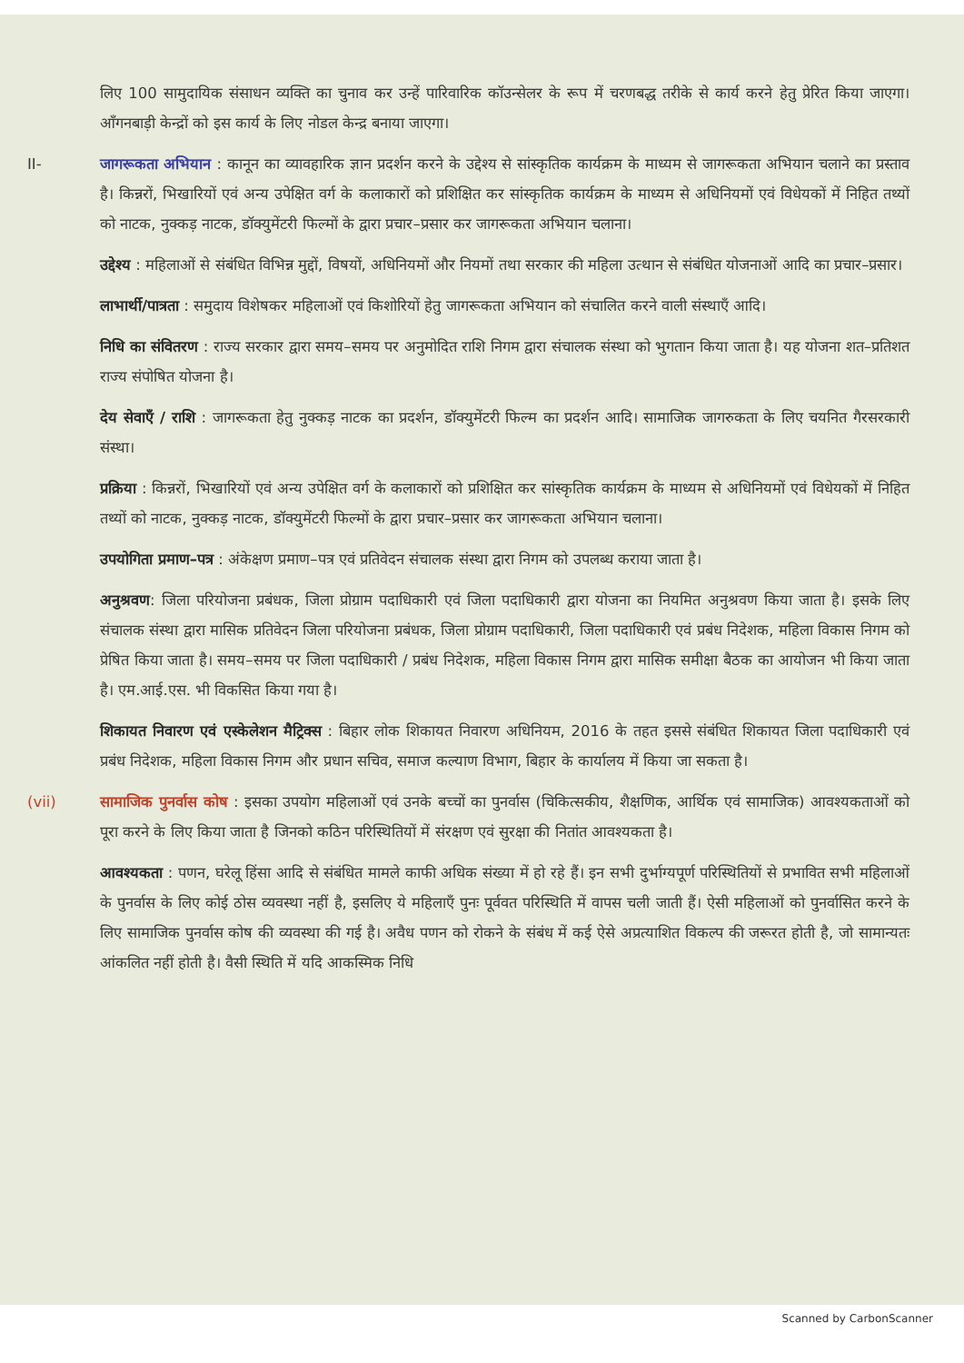लिए 100 सामुदायिक संसाधन व्यक्ति का चुनाव कर उन्हें पारिवारिक कॉउन्सेलर के रूप में चरणबद्ध तरीके से कार्य करने हेतु प्रेरित किया जाएगा। आँगनबाड़ी केन्द्रों को इस कार्य के लिए नोडल केन्द्र बनाया जाएगा।
II- जागरूकता अभियान : कानून का व्यावहारिक ज्ञान प्रदर्शन करने के उद्देश्य से सांस्कृतिक कार्यक्रम के माध्यम से जागरूकता अभियान चलाने का प्रस्ताव है। किन्नरों, भिखारियों एवं अन्य उपेक्षित वर्ग के कलाकारों को प्रशिक्षित कर सांस्कृतिक कार्यक्रम के माध्यम से अधिनियमों एवं विधेयकों में निहित तथ्यों को नाटक, नुक्कड़ नाटक, डॉक्युमेंटरी फिल्मों के द्वारा प्रचार–प्रसार कर जागरूकता अभियान चलाना।
उद्देश्य : महिलाओं से संबंधित विभिन्न मुद्दों, विषयों, अधिनियमों और नियमों तथा सरकार की महिला उत्थान से संबंधित योजनाओं आदि का प्रचार–प्रसार।
लाभार्थी/पात्रता : समुदाय विशेषकर महिलाओं एवं किशोरियों हेतु जागरूकता अभियान को संचालित करने वाली संस्थाएँ आदि।
निधि का संवितरण : राज्य सरकार द्वारा समय–समय पर अनुमोदित राशि निगम द्वारा संचालक संस्था को भुगतान किया जाता है। यह योजना शत–प्रतिशत राज्य संपोषित योजना है।
देय सेवाएँ / राशि : जागरूकता हेतु नुक्कड़ नाटक का प्रदर्शन, डॉक्युमेंटरी फिल्म का प्रदर्शन आदि। सामाजिक जागरुकता के लिए चयनित गैरसरकारी संस्था।
प्रक्रिया : किन्नरों, भिखारियों एवं अन्य उपेक्षित वर्ग के कलाकारों को प्रशिक्षित कर सांस्कृतिक कार्यक्रम के माध्यम से अधिनियमों एवं विधेयकों में निहित तथ्यों को नाटक, नुक्कड़ नाटक, डॉक्युमेंटरी फिल्मों के द्वारा प्रचार–प्रसार कर जागरूकता अभियान चलाना।
उपयोगिता प्रमाण–पत्र : अंकेक्षण प्रमाण–पत्र एवं प्रतिवेदन संचालक संस्था द्वारा निगम को उपलब्ध कराया जाता है।
अनुश्रवण: जिला परियोजना प्रबंधक, जिला प्रोग्राम पदाधिकारी एवं जिला पदाधिकारी द्वारा योजना का नियमित अनुश्रवण किया जाता है। इसके लिए संचालक संस्था द्वारा मासिक प्रतिवेदन जिला परियोजना प्रबंधक, जिला प्रोग्राम पदाधिकारी, जिला पदाधिकारी एवं प्रबंध निदेशक, महिला विकास निगम को प्रेषित किया जाता है। समय–समय पर जिला पदाधिकारी / प्रबंध निदेशक, महिला विकास निगम द्वारा मासिक समीक्षा बैठक का आयोजन भी किया जाता है। एम.आई.एस. भी विकसित किया गया है।
शिकायत निवारण एवं एस्केलेशन मैट्रिक्स : बिहार लोक शिकायत निवारण अधिनियम, 2016 के तहत इससे संबंधित शिकायत जिला पदाधिकारी एवं प्रबंध निदेशक, महिला विकास निगम और प्रधान सचिव, समाज कल्याण विभाग, बिहार के कार्यालय में किया जा सकता है।
(vii) सामाजिक पुनर्वास कोष : इसका उपयोग महिलाओं एवं उनके बच्चों का पुनर्वास (चिकित्सकीय, शैक्षणिक, आर्थिक एवं सामाजिक) आवश्यकताओं को पूरा करने के लिए किया जाता है जिनको कठिन परिस्थितियों में संरक्षण एवं सुरक्षा की नितांत आवश्यकता है।
आवश्यकता : पणन, घरेलू हिंसा आदि से संबंधित मामले काफी अधिक संख्या में हो रहे हैं। इन सभी दुर्भाग्यपूर्ण परिस्थितियों से प्रभावित सभी महिलाओं के पुनर्वास के लिए कोई ठोस व्यवस्था नहीं है, इसलिए ये महिलाएँ पुनः पूर्ववत परिस्थिति में वापस चली जाती हैं। ऐसी महिलाओं को पुनर्वासित करने के लिए सामाजिक पुनर्वास कोष की व्यवस्था की गई है। अवैध पणन को रोकने के संबंध में कई ऐसे अप्रत्याशित विकल्प की जरूरत होती है, जो सामान्यतः आंकलित नहीं होती है। वैसी स्थिति में यदि आकस्मिक निधि
Scanned by CarbonScanner